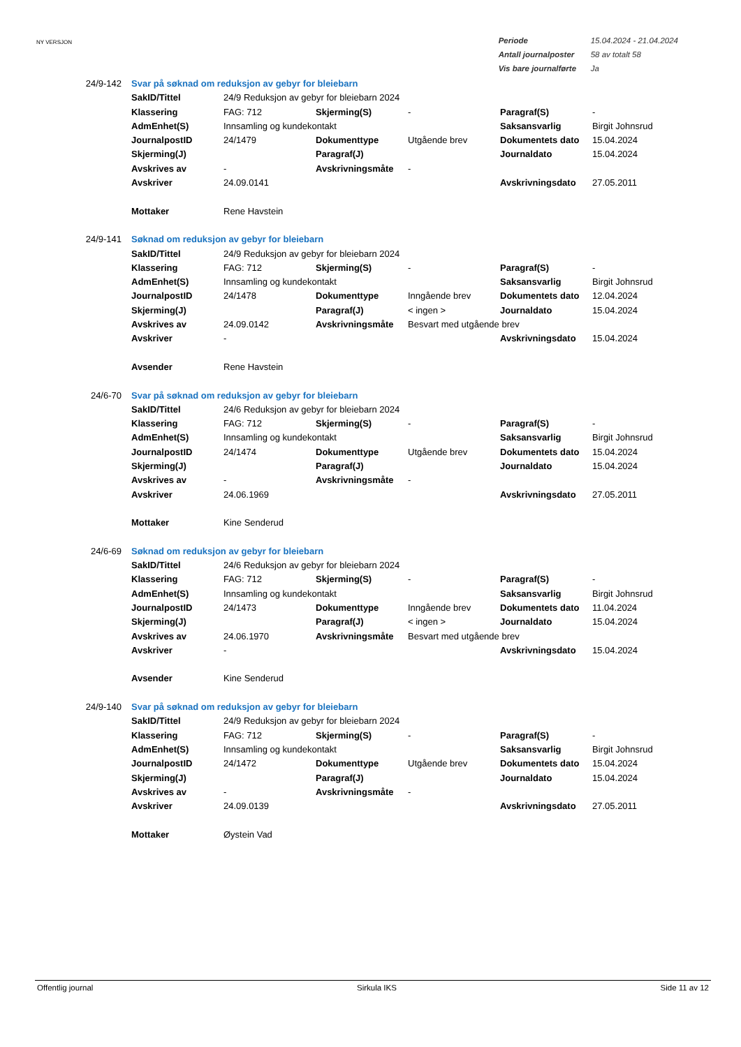NY VERSJON
| Periode | 15.04.2024 - 21.04.2024 |
| Antall journalposter | 58 av totalt 58 |
| Vis bare journalførte | Ja |
| 24/9-142 | Svar på søknad om reduksjon av gebyr for bleiebarn | | | | | |
| | SakID/Tittel | 24/9 Reduksjon av gebyr for bleiebarn 2024 | | | | |
| | Klassering | FAG: 712 | Skjerming(S) | - | Paragraf(S) | - |
| | AdmEnhet(S) | Innsamling og kundekontakt | | | Saksansvarlig | Birgit Johnsrud |
| | JournalpostID | 24/1479 | Dokumenttype | Utgående brev | Dokumentets dato | 15.04.2024 |
| | Skjerming(J) | | Paragraf(J) | | Journaldato | 15.04.2024 |
| | Avskrives av | - | Avskrivningsmåte | - | | |
| | Avskriver | 24.09.0141 | | | Avskrivningsdato | 27.05.2011 |
| | Mottaker | Rene Havstein | | | | |
| 24/9-141 | Søknad om reduksjon av gebyr for bleiebarn | | | | | |
| | SakID/Tittel | 24/9 Reduksjon av gebyr for bleiebarn 2024 | | | | |
| | Klassering | FAG: 712 | Skjerming(S) | - | Paragraf(S) | - |
| | AdmEnhet(S) | Innsamling og kundekontakt | | | Saksansvarlig | Birgit Johnsrud |
| | JournalpostID | 24/1478 | Dokumenttype | Inngående brev | Dokumentets dato | 12.04.2024 |
| | Skjerming(J) | | Paragraf(J) | < ingen > | Journaldato | 15.04.2024 |
| | Avskrives av | 24.09.0142 | Avskrivningsmåte | Besvart med utgående brev | | |
| | Avskriver | - | | | Avskrivningsdato | 15.04.2024 |
| | Avsender | Rene Havstein | | | | |
| 24/6-70 | Svar på søknad om reduksjon av gebyr for bleiebarn | | | | | |
| | SakID/Tittel | 24/6 Reduksjon av gebyr for bleiebarn 2024 | | | | |
| | Klassering | FAG: 712 | Skjerming(S) | - | Paragraf(S) | - |
| | AdmEnhet(S) | Innsamling og kundekontakt | | | Saksansvarlig | Birgit Johnsrud |
| | JournalpostID | 24/1474 | Dokumenttype | Utgående brev | Dokumentets dato | 15.04.2024 |
| | Skjerming(J) | | Paragraf(J) | | Journaldato | 15.04.2024 |
| | Avskrives av | - | Avskrivningsmåte | - | | |
| | Avskriver | 24.06.1969 | | | Avskrivningsdato | 27.05.2011 |
| | Mottaker | Kine Senderud | | | | |
| 24/6-69 | Søknad om reduksjon av gebyr for bleiebarn | | | | | |
| | SakID/Tittel | 24/6 Reduksjon av gebyr for bleiebarn 2024 | | | | |
| | Klassering | FAG: 712 | Skjerming(S) | - | Paragraf(S) | - |
| | AdmEnhet(S) | Innsamling og kundekontakt | | | Saksansvarlig | Birgit Johnsrud |
| | JournalpostID | 24/1473 | Dokumenttype | Inngående brev | Dokumentets dato | 11.04.2024 |
| | Skjerming(J) | | Paragraf(J) | < ingen > | Journaldato | 15.04.2024 |
| | Avskrives av | 24.06.1970 | Avskrivningsmåte | Besvart med utgående brev | | |
| | Avskriver | - | | | Avskrivningsdato | 15.04.2024 |
| | Avsender | Kine Senderud | | | | |
| 24/9-140 | Svar på søknad om reduksjon av gebyr for bleiebarn | | | | | |
| | SakID/Tittel | 24/9 Reduksjon av gebyr for bleiebarn 2024 | | | | |
| | Klassering | FAG: 712 | Skjerming(S) | - | Paragraf(S) | - |
| | AdmEnhet(S) | Innsamling og kundekontakt | | | Saksansvarlig | Birgit Johnsrud |
| | JournalpostID | 24/1472 | Dokumenttype | Utgående brev | Dokumentets dato | 15.04.2024 |
| | Skjerming(J) | | Paragraf(J) | | Journaldato | 15.04.2024 |
| | Avskrives av | - | Avskrivningsmåte | - | | |
| | Avskriver | 24.09.0139 | | | Avskrivningsdato | 27.05.2011 |
| | Mottaker | Øystein Vad | | | | |
Offentlig journal Sirkula IKS Side 11 av 12